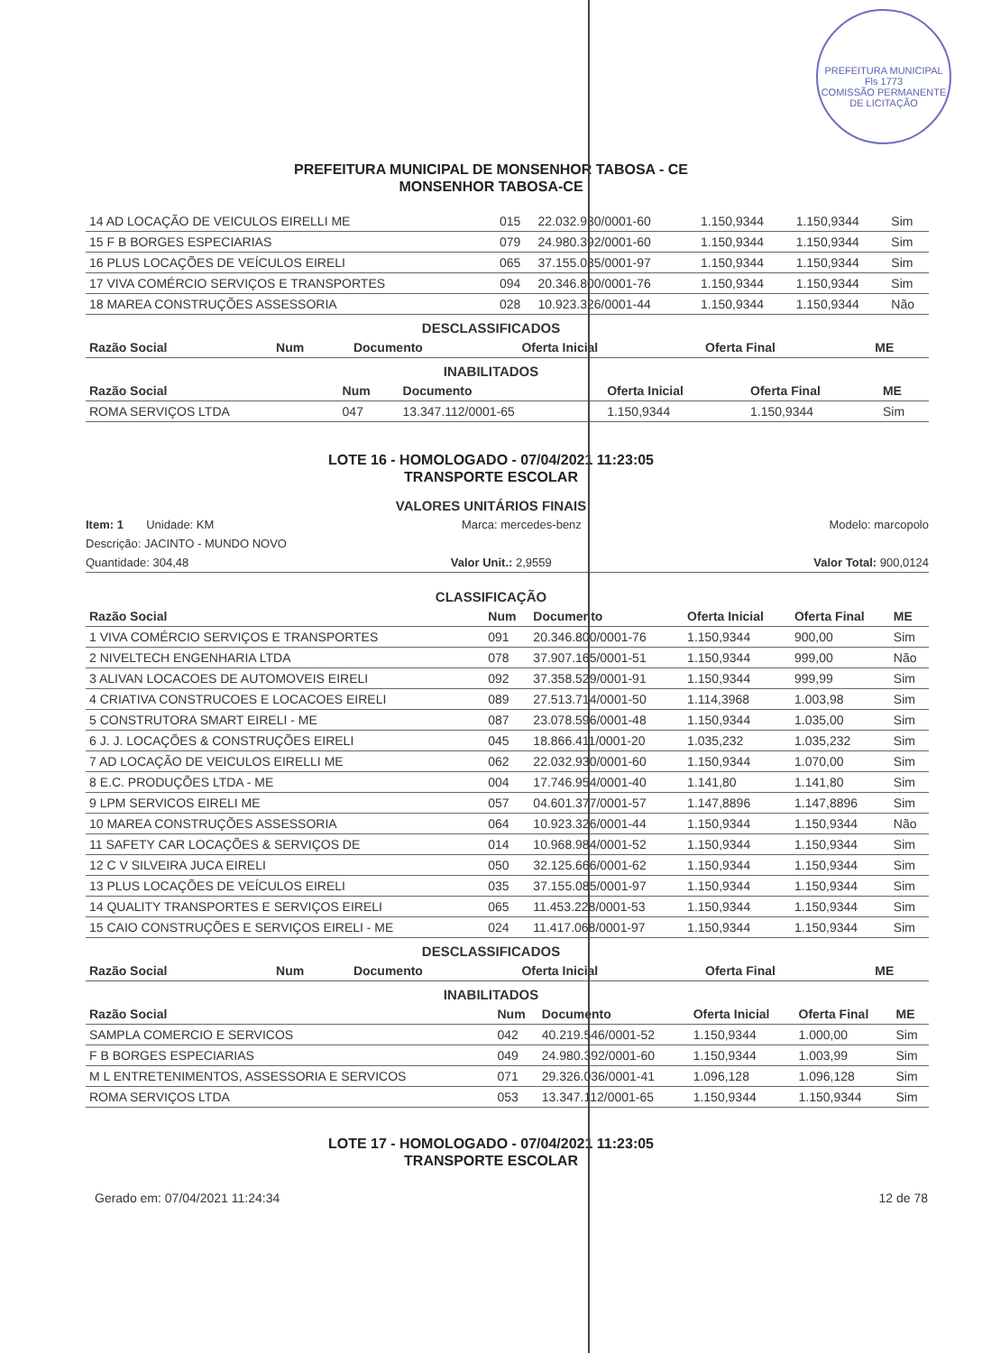PREFEITURA MUNICIPAL
Fls 1773
COMISSÃO PERMANENTE DE LICITAÇÃO
PREFEITURA MUNICIPAL DE MONSENHOR TABOSA - CE
MONSENHOR TABOSA-CE
| 14 AD LOCAÇÃO DE VEICULOS EIRELLI ME | 015 | 22.032.930/0001-60 | 1.150,9344 | 1.150,9344 | Sim |
| 15 F B BORGES ESPECIARIAS | 079 | 24.980.392/0001-60 | 1.150,9344 | 1.150,9344 | Sim |
| 16 PLUS LOCAÇÕES DE VEÍCULOS EIRELI | 065 | 37.155.085/0001-97 | 1.150,9344 | 1.150,9344 | Sim |
| 17 VIVA COMÉRCIO SERVIÇOS E TRANSPORTES | 094 | 20.346.800/0001-76 | 1.150,9344 | 1.150,9344 | Sim |
| 18 MAREA CONSTRUÇÕES ASSESSORIA | 028 | 10.923.326/0001-44 | 1.150,9344 | 1.150,9344 | Não |
DESCLASSIFICADOS
| Razão Social | Num | Documento | Oferta Inicial | Oferta Final | ME |
| --- | --- | --- | --- | --- | --- |
INABILITADOS
| Razão Social | Num | Documento | Oferta Inicial | Oferta Final | ME |
| --- | --- | --- | --- | --- | --- |
| ROMA SERVIÇOS LTDA | 047 | 13.347.112/0001-65 | 1.150,9344 | 1.150,9344 | Sim |
LOTE 16 - HOMOLOGADO - 07/04/2021 11:23:05
TRANSPORTE ESCOLAR
VALORES UNITÁRIOS FINAIS
Item: 1 Unidade: KM Marca: mercedes-benz Modelo: marcopolo
Descrição: JACINTO - MUNDO NOVO
Quantidade: 304,48 Valor Unit.: 2,9559 Valor Total: 900,0124
CLASSIFICAÇÃO
| Razão Social | Num | Documento | Oferta Inicial | Oferta Final | ME |
| --- | --- | --- | --- | --- | --- |
| 1 VIVA COMÉRCIO SERVIÇOS E TRANSPORTES | 091 | 20.346.800/0001-76 | 1.150,9344 | 900,00 | Sim |
| 2 NIVELTECH ENGENHARIA LTDA | 078 | 37.907.165/0001-51 | 1.150,9344 | 999,00 | Não |
| 3 ALIVAN LOCACOES DE AUTOMOVEIS EIRELI | 092 | 37.358.529/0001-91 | 1.150,9344 | 999,99 | Sim |
| 4 CRIATIVA CONSTRUCOES E LOCACOES EIRELI | 089 | 27.513.714/0001-50 | 1.114,3968 | 1.003,98 | Sim |
| 5 CONSTRUTORA SMART EIRELI - ME | 087 | 23.078.596/0001-48 | 1.150,9344 | 1.035,00 | Sim |
| 6 J. J. LOCAÇÕES & CONSTRUÇÕES EIRELI | 045 | 18.866.411/0001-20 | 1.035,232 | 1.035,232 | Sim |
| 7 AD LOCAÇÃO DE VEICULOS EIRELLI ME | 062 | 22.032.930/0001-60 | 1.150,9344 | 1.070,00 | Sim |
| 8 E.C. PRODUÇÕES LTDA - ME | 004 | 17.746.954/0001-40 | 1.141,80 | 1.141,80 | Sim |
| 9 LPM SERVICOS EIRELI ME | 057 | 04.601.377/0001-57 | 1.147,8896 | 1.147,8896 | Sim |
| 10 MAREA CONSTRUÇÕES ASSESSORIA | 064 | 10.923.326/0001-44 | 1.150,9344 | 1.150,9344 | Não |
| 11 SAFETY CAR LOCAÇÕES & SERVIÇOS DE | 014 | 10.968.984/0001-52 | 1.150,9344 | 1.150,9344 | Sim |
| 12 C V SILVEIRA JUCA EIRELI | 050 | 32.125.666/0001-62 | 1.150,9344 | 1.150,9344 | Sim |
| 13 PLUS LOCAÇÕES DE VEÍCULOS EIRELI | 035 | 37.155.085/0001-97 | 1.150,9344 | 1.150,9344 | Sim |
| 14 QUALITY TRANSPORTES E SERVIÇOS EIRELI | 065 | 11.453.228/0001-53 | 1.150,9344 | 1.150,9344 | Sim |
| 15 CAIO CONSTRUÇÕES E SERVIÇOS EIRELI - ME | 024 | 11.417.068/0001-97 | 1.150,9344 | 1.150,9344 | Sim |
DESCLASSIFICADOS
| Razão Social | Num | Documento | Oferta Inicial | Oferta Final | ME |
| --- | --- | --- | --- | --- | --- |
INABILITADOS
| Razão Social | Num | Documento | Oferta Inicial | Oferta Final | ME |
| --- | --- | --- | --- | --- | --- |
| SAMPLA COMERCIO E SERVICOS | 042 | 40.219.546/0001-52 | 1.150,9344 | 1.000,00 | Sim |
| F B BORGES ESPECIARIAS | 049 | 24.980.392/0001-60 | 1.150,9344 | 1.003,99 | Sim |
| M L ENTRETENIMENTOS, ASSESSORIA E SERVICOS | 071 | 29.326.036/0001-41 | 1.096,128 | 1.096,128 | Sim |
| ROMA SERVIÇOS LTDA | 053 | 13.347.112/0001-65 | 1.150,9344 | 1.150,9344 | Sim |
LOTE 17 - HOMOLOGADO - 07/04/2021 11:23:05
TRANSPORTE ESCOLAR
Gerado em: 07/04/2021 11:24:34 12 de 78